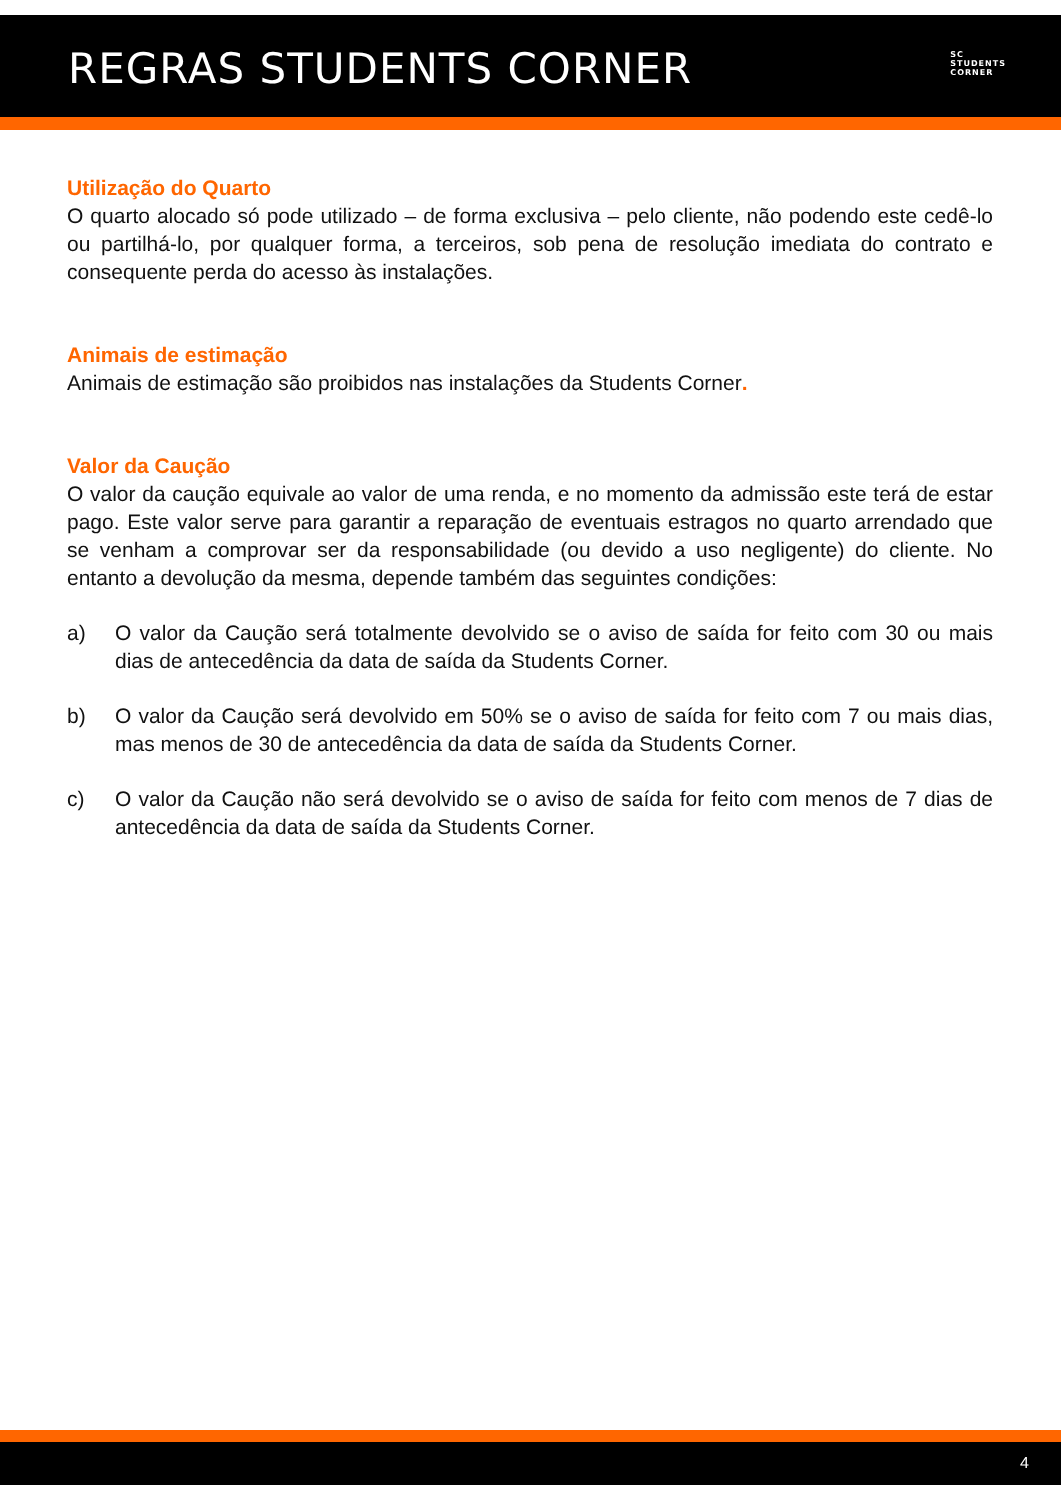REGRAS STUDENTS CORNER
SC
STUDENTS
CORNER
Utilização do Quarto
O quarto alocado só pode utilizado – de forma exclusiva – pelo cliente, não podendo este cedê-lo ou partilhá-lo, por qualquer forma, a terceiros, sob pena de resolução imediata do contrato e consequente perda do acesso às instalações.
Animais de estimação
Animais de estimação são proibidos nas instalações da Students Corner.
Valor da Caução
O valor da caução equivale ao valor de uma renda, e no momento da admissão este terá de estar pago. Este valor serve para garantir a reparação de eventuais estragos no quarto arrendado que se venham a comprovar ser da responsabilidade (ou devido a uso negligente) do cliente. No entanto a devolução da mesma, depende também das seguintes condições:
a) O valor da Caução será totalmente devolvido se o aviso de saída for feito com 30 ou mais dias de antecedência da data de saída da Students Corner.
b) O valor da Caução será devolvido em 50% se o aviso de saída for feito com 7 ou mais dias, mas menos de 30 de antecedência da data de saída da Students Corner.
c) O valor da Caução não será devolvido se o aviso de saída for feito com menos de 7 dias de antecedência da data de saída da Students Corner.
4